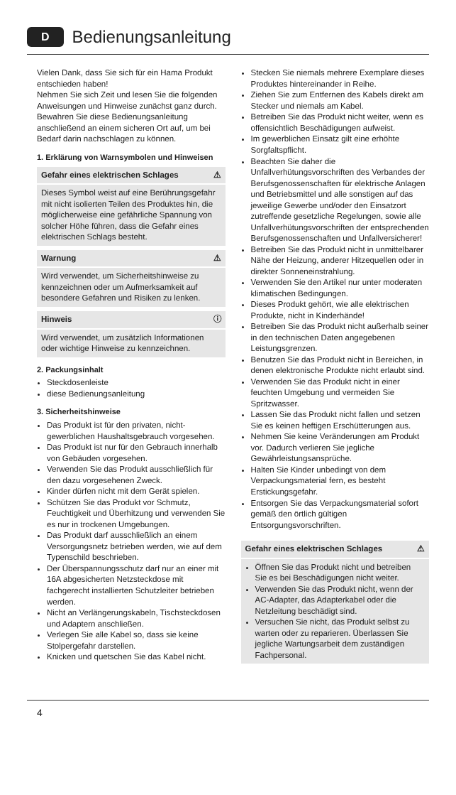D Bedienungsanleitung
Vielen Dank, dass Sie sich für ein Hama Produkt entschieden haben!
Nehmen Sie sich Zeit und lesen Sie die folgenden Anweisungen und Hinweise zunächst ganz durch. Bewahren Sie diese Bedienungsanleitung anschließend an einem sicheren Ort auf, um bei Bedarf darin nachschlagen zu können.
1. Erklärung von Warnsymbolen und Hinweisen
Gefahr eines elektrischen Schlages ⚠
Dieses Symbol weist auf eine Berührungsgefahr mit nicht isolierten Teilen des Produktes hin, die möglicherweise eine gefährliche Spannung von solcher Höhe führen, dass die Gefahr eines elektrischen Schlags besteht.
Warnung ⚠
Wird verwendet, um Sicherheitshinweise zu kennzeichnen oder um Aufmerksamkeit auf besondere Gefahren und Risiken zu lenken.
Hinweis ⓘ
Wird verwendet, um zusätzlich Informationen oder wichtige Hinweise zu kennzeichnen.
2. Packungsinhalt
Steckdosenleiste
diese Bedienungsanleitung
3. Sicherheitshinweise
Das Produkt ist für den privaten, nicht-gewerblichen Haushaltsgebrauch vorgesehen.
Das Produkt ist nur für den Gebrauch innerhalb von Gebäuden vorgesehen.
Verwenden Sie das Produkt ausschließlich für den dazu vorgesehenen Zweck.
Kinder dürfen nicht mit dem Gerät spielen.
Schützen Sie das Produkt vor Schmutz, Feuchtigkeit und Überhitzung und verwenden Sie es nur in trockenen Umgebungen.
Das Produkt darf ausschließlich an einem Versorgungsnetz betrieben werden, wie auf dem Typenschild beschrieben.
Der Überspannungsschutz darf nur an einer mit 16A abgesicherten Netzsteckdose mit fachgerecht installierten Schutzleiter betrieben werden.
Nicht an Verlängerungskabeln, Tischsteckdosen und Adaptern anschließen.
Verlegen Sie alle Kabel so, dass sie keine Stolpergefahr darstellen.
Knicken und quetschen Sie das Kabel nicht.
Stecken Sie niemals mehrere Exemplare dieses Produktes hintereinander in Reihe.
Ziehen Sie zum Entfernen des Kabels direkt am Stecker und niemals am Kabel.
Betreiben Sie das Produkt nicht weiter, wenn es offensichtlich Beschädigungen aufweist.
Im gewerblichen Einsatz gilt eine erhöhte Sorgfaltspflicht.
Beachten Sie daher die Unfallverhütungsvorschriften des Verbandes der Berufsgenossenschaften für elektrische Anlagen und Betriebsmittel und alle sonstigen auf das jeweilige Gewerbe und/oder den Einsatzort zutreffende gesetzliche Regelungen, sowie alle Unfallverhütungsvorschriften der entsprechenden Berufsgenossenschaften und Unfallversicherer!
Betreiben Sie das Produkt nicht in unmittelbarer Nähe der Heizung, anderer Hitzequellen oder in direkter Sonneneinstrahlung.
Verwenden Sie den Artikel nur unter moderaten klimatischen Bedingungen.
Dieses Produkt gehört, wie alle elektrischen Produkte, nicht in Kinderhände!
Betreiben Sie das Produkt nicht außerhalb seiner in den technischen Daten angegebenen Leistungsgrenzen.
Benutzen Sie das Produkt nicht in Bereichen, in denen elektronische Produkte nicht erlaubt sind.
Verwenden Sie das Produkt nicht in einer feuchten Umgebung und vermeiden Sie Spritzwasser.
Lassen Sie das Produkt nicht fallen und setzen Sie es keinen heftigen Erschütterungen aus.
Nehmen Sie keine Veränderungen am Produkt vor. Dadurch verlieren Sie jegliche Gewährleistungsansprüche.
Halten Sie Kinder unbedingt von dem Verpackungsmaterial fern, es besteht Erstickungsgefahr.
Entsorgen Sie das Verpackungsmaterial sofort gemäß den örtlich gültigen Entsorgungsvorschriften.
Gefahr eines elektrischen Schlages ⚠
Öffnen Sie das Produkt nicht und betreiben Sie es bei Beschädigungen nicht weiter.
Verwenden Sie das Produkt nicht, wenn der AC-Adapter, das Adapterkabel oder die Netzleitung beschädigt sind.
Versuchen Sie nicht, das Produkt selbst zu warten oder zu reparieren. Überlassen Sie jegliche Wartungsarbeit dem zuständigen Fachpersonal.
4